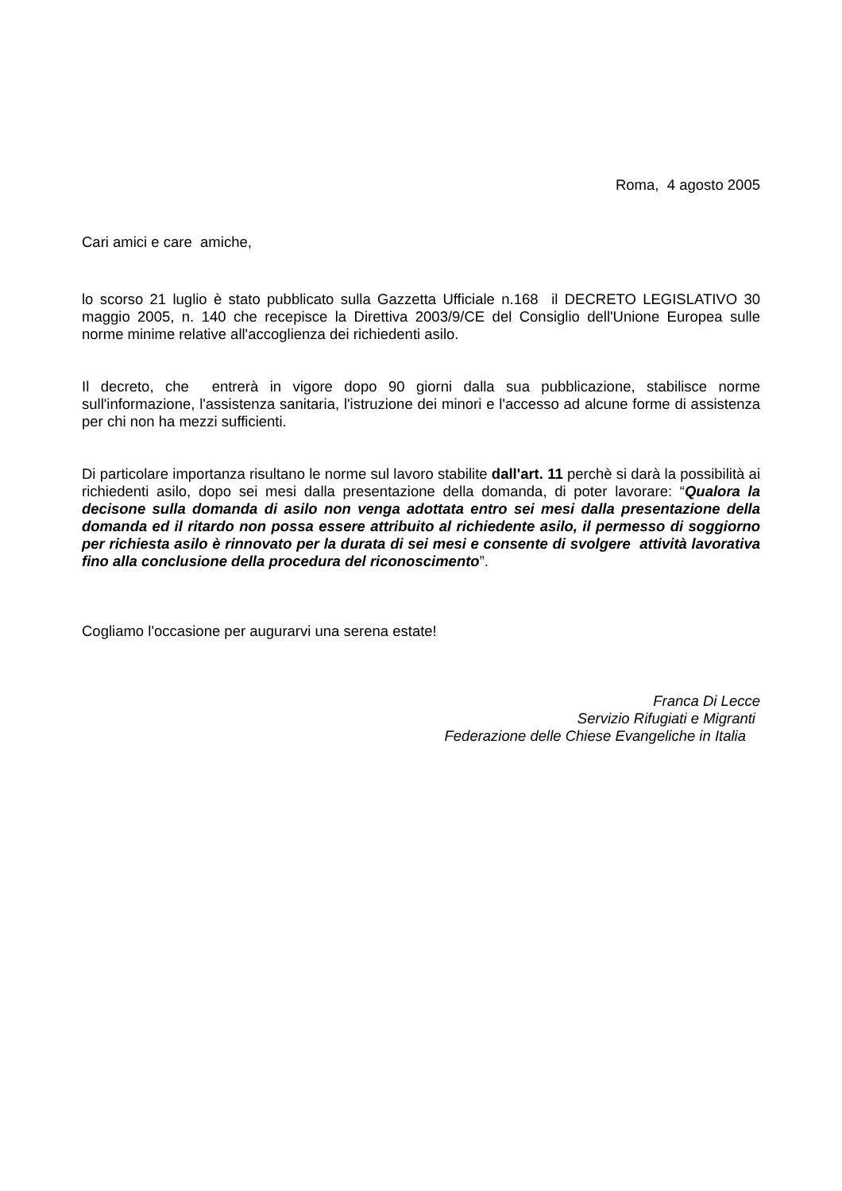Roma, 4 agosto 2005
Cari amici e care amiche,
lo scorso 21 luglio è stato pubblicato sulla Gazzetta Ufficiale n.168 il DECRETO LEGISLATIVO 30 maggio 2005, n. 140 che recepisce la Direttiva 2003/9/CE del Consiglio dell'Unione Europea sulle norme minime relative all'accoglienza dei richiedenti asilo.
Il decreto, che entrerà in vigore dopo 90 giorni dalla sua pubblicazione, stabilisce norme sull'informazione, l'assistenza sanitaria, l'istruzione dei minori e l'accesso ad alcune forme di assistenza per chi non ha mezzi sufficienti.
Di particolare importanza risultano le norme sul lavoro stabilite dall'art. 11 perchè si darà la possibilità ai richiedenti asilo, dopo sei mesi dalla presentazione della domanda, di poter lavorare: “Qualora la decisone sulla domanda di asilo non venga adottata entro sei mesi dalla presentazione della domanda ed il ritardo non possa essere attribuito al richiedente asilo, il permesso di soggiorno per richiesta asilo è rinnovato per la durata di sei mesi e consente di svolgere attività lavorativa fino alla conclusione della procedura del riconoscimento”.
Cogliamo l'occasione per augurarvi una serena estate!
Franca Di Lecce
Servizio Rifugiati e Migranti
Federazione delle Chiese Evangeliche in Italia